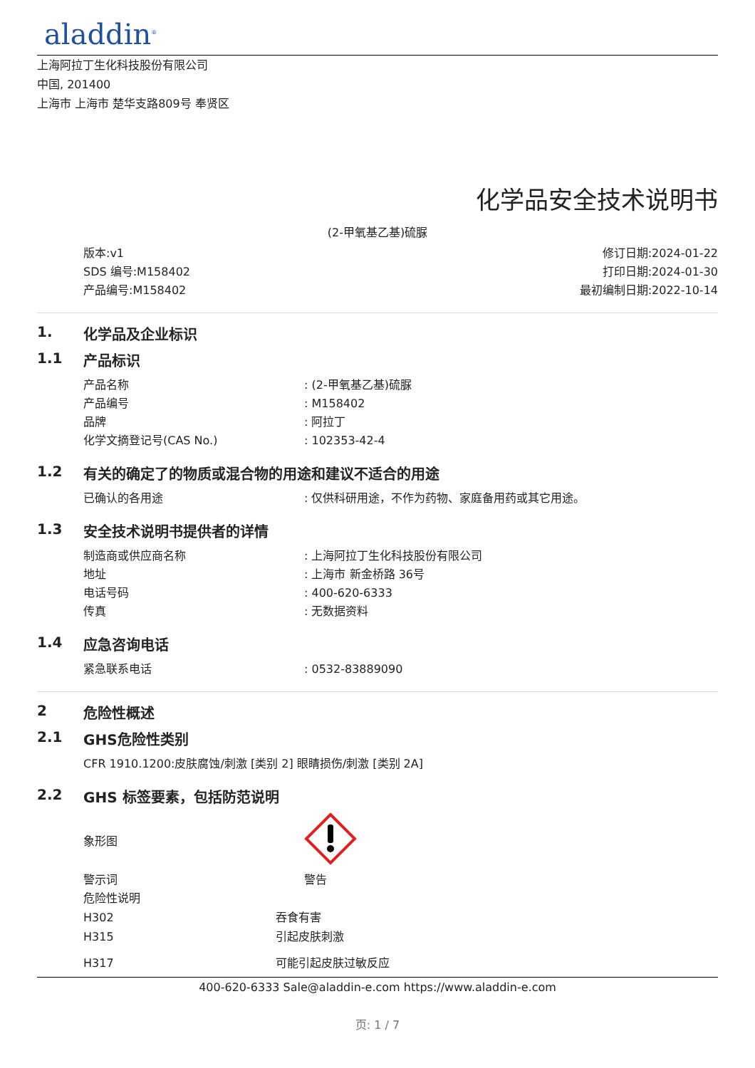aladdin<sup>®</sup>
上海阿拉丁生化科技股份有限公司
中国, 201400
上海市 上海市 楚华支路809号 奉贤区
化学品安全技术说明书
(2-甲氧基乙基)硫脲
版本:v1
SDS 编号:M158402
产品编号:M158402
修订日期:2024-01-22
打印日期:2024-01-30
最初编制日期:2022-10-14
1. 化学品及企业标识
1.1 产品标识
产品名称 : (2-甲氧基乙基)硫脲
产品编号 : M158402
品牌 : 阿拉丁
化学文摘登记号(CAS No.) : 102353-42-4
1.2 有关的确定了的物质或混合物的用途和建议不适合的用途
已确认的各用途 : 仅供科研用途，不作为药物、家庭备用药或其它用途。
1.3 安全技术说明书提供者的详情
制造商或供应商名称 : 上海阿拉丁生化科技股份有限公司
地址 : 上海市 新金桥路 36号
电话号码 : 400-620-6333
传真 : 无数据资料
1.4 应急咨询电话
紧急联系电话 : 0532-83889090
2 危险性概述
2.1 GHS危险性类别
CFR 1910.1200:皮肤腐蚀/刺激 [类别 2] 眼睛损伤/刺激 [类别 2A]
2.2 GHS 标签要素，包括防范说明
象形图
警示词 警告
危险性说明
H302 吞食有害
H315 引起皮肤刺激
H317 可能引起皮肤过敏反应
400-620-6333 Sale@aladdin-e.com https://www.aladdin-e.com
页: 1 / 7